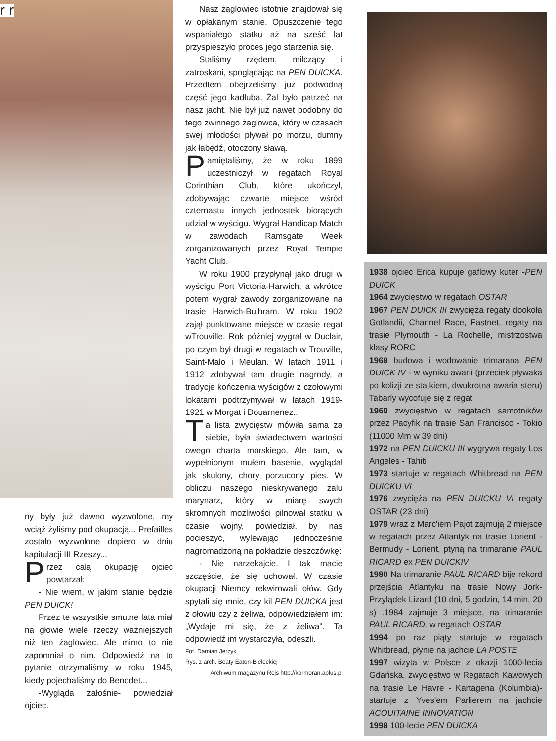r r
ny były już dawno wyzwolone, my wciąż żyliśmy pod okupacją... Prefailles zostało wyzwolone dopiero w dniu kapitulacji III Rzeszy...
Przez całą okupację ojciec powtarzał:
- Nie wiem, w jakim stanie będzie PEN DUICK!
Przez te wszystkie smutne lata miał na głowie wiele rzeczy ważniejszych niż ten żaglowiec. Ale mimo to nie zapomniał o nim. Odpowiedź na to pytanie otrzymaliśmy w roku 1945, kiedy pojechaliśmy do Benodet...
-Wygląda żałośnie- powiedział ojciec.
Nasz żaglowiec istotnie znajdował się w opłakanym stanie. Opuszczenie tego wspaniałego statku aż na sześć lat przyspieszyło proces jego starzenia się.
Staliśmy rzędem, milczący i zatroskani, spoglądając na PEN DUICKA. Przedtem obejrzeliśmy już podwodną część jego kadłuba. Żal było patrzeć na nasz jacht. Nie był już nawet podobny do tego zwinnego żaglowca, który w czasach swej młodości pływał po morzu, dumny jak łabędź, otoczony sławą.
Pamiętaliśmy, że w roku 1899 uczestniczył w regatach Royal Corinthian Club, które ukończył, zdobywając czwarte miejsce wśród czternastu innych jednostek biorących udział w wyścigu. Wygrał Handicap Match w zawodach Ramsgate Week zorganizowanych przez Royal Tempie Yacht Club.
W roku 1900 przypłynął jako drugi w wyścigu Port Victoria-Harwich, a wkrótce potem wygrał zawody zorganizowane na trasie Harwich-Buihram. W roku 1902 zajął punktowane miejsce w czasie regat wTrouville. Rok później wygrał w Duclair, po czym był drugi w regatach w Trouville, Saint-Malo i Meulan. W latach 1911 i 1912 zdobywał tam drugie nagrody, a tradycje kończenia wyścigów z czołowymi lokatami podtrzymywał w latach 1919-1921 w Morgat i Douarnenez...
Ta lista zwycięstw mówiła sama za siebie, była świadectwem wartości owego charta morskiego. Ale tam, w wypełnionym mułem basenie, wyglądał jak skulony, chory porzucony pies. W obliczu naszego nieskrywanego żalu marynarz, który w miarę swych skromnych możliwości pilnował statku w czasie wojny, powiedział, by nas pocieszyć, wylewając jednocześnie nagromadzoną na pokładzie deszczówkę:
- Nie narzekajcie. I tak macie szczęście, że się uchował. W czasie okupacji Niemcy rekwirowali ołów. Gdy spytali się mnie, czy kil PEN DUICKA jest z ołowiu czy z żeliwa, odpowiedziałem im: „Wydaje mi się, że z żeliwa". Ta odpowiedź im wystarczyła, odeszli.
Fot. Damian Jerzyk
Rys. z arch. Beaty Eaton-Bieleckiej
Archiwum magazynu Rejs http://kormoran.aplus.pl
1938 ojciec Erica kupuje gaflowy kuter -PEN DUICK
1964 zwycięstwo w regatach OSTAR
1967 PEN DUICK III zwycięża regaty dookoła Gotlandii, Channel Race, Fastnet, regaty na trasie Plymouth - La Rochelle, mistrzostwa klasy RORC
1968 budowa i wodowanie trimarana PEN DUICK IV - w wyniku awarii (przeciek pływaka po kolizji ze statkiem, dwukrotna awaria steru) Tabarly wycofuje się z regat
1969 zwycięstwo w regatach samotników przez Pacyfik na trasie San Francisco - Tokio (11000 Mm w 39 dni)
1972 na PEN DUICKU III wygrywa regaty Los Angeles - Tahiti
1973 startuje w regatach Whitbread na PEN DUICKU VI
1976 zwycięża na PEN DUICKU VI regaty OSTAR (23 dni)
1979 wraz z Marc'iem Pajot zajmują 2 miejsce w regatach przez Atlantyk na trasie Lorient - Bermudy - Lorient, ptyną na trimaranie PAUL RICARD ex PEN DUICKIV
1980 Na trimaranie PAUL RICARD bije rekord przejścia Atlantyku na trasie Nowy Jork- Przylądek Lizard (10 dni, 5 godzin, 14 min, 20 s) .1984 zajmuje 3 miejsce, na trimaranie PAUL RICARD. w regatach OSTAR
1994 po raz piąty startuje w regatach Whitbread, płynie na jachcie LA POSTE
1997 wizyta w Polsce z okazji 1000-lecia Gdańska, zwycięstwo w Regatach Kawowych na trasie Le Havre - Kartagena (Kolumbia)- startuje z Yves'em Parlierem na jachcie ACOUITAINE INNOVATION
1998 100-lecie PEN DUICKA